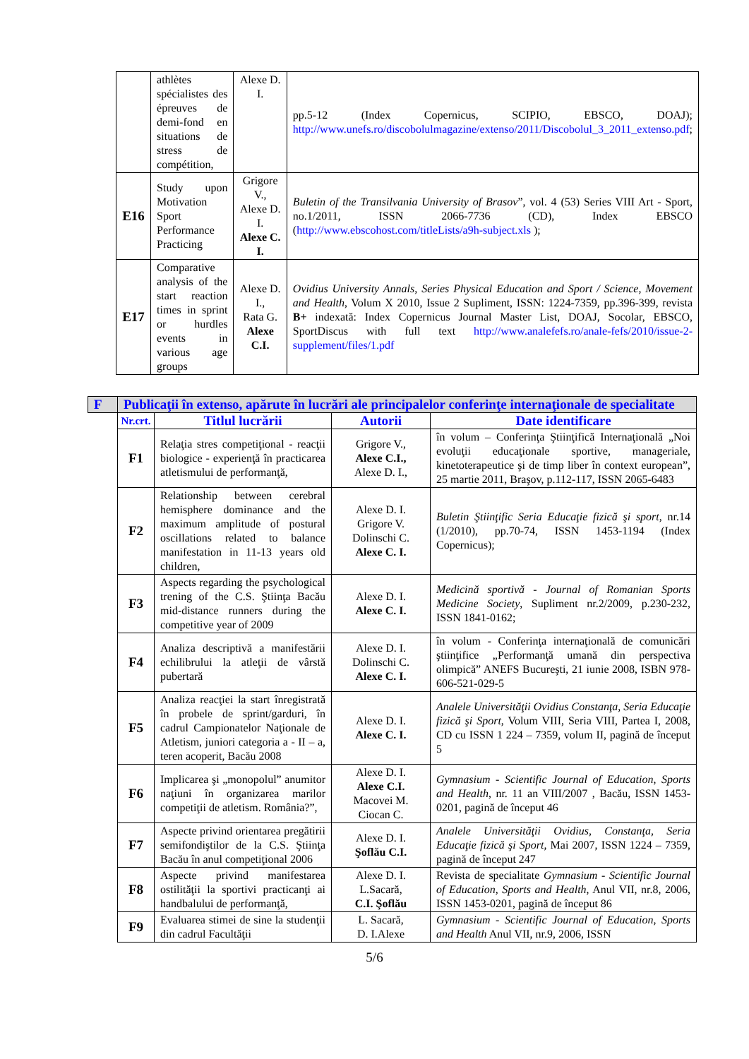| | athlètes spécialistes des épreuves de demi-fond en situations de stress de compétition, | Alexe D. I. | pp.5-12 (Index Copernicus, SCIPIO, EBSCO, DOAJ); http://www.unefs.ro/discobolulmagazine/extenso/2011/Discobolul_3_2011_extenso.pdf ; |
| E16 | Study upon Motivation Sport Performance Practicing | Grigore V., Alexe D. I. Alexe C. I. | Buletin of the Transilvania University of Brasov ”, vol. 4 (53) Series VIII Art - Sport, no.1/2011, ISSN 2066-7736 (CD), Index EBSCO ( http://www.ebscohost.com/titleLists/a9h-subject.xls ); |
| E17 | Comparative analysis of the start reaction times in sprint or hurdles events in various age groups | Alexe D. I., Rata G. Alexe C.I. | Ovidius University Annals, Series Physical Education and Sport / Science, Movement and Health , Volum X 2010, Issue 2 Supliment, ISSN: 1224-7359, pp.396-399, revista B+ indexată: Index Copernicus Journal Master List, DOAJ, Socolar, EBSCO, SportDiscus with full text http://www.analefefs.ro/anale-fefs/2010/issue-2-supplement/files/1.pdf |
| F | Publicaţii în extenso, apărute în lucrări ale principalelor conferinţe internaţionale de specialitate | | | |
| | Nr.crt. | Titlul lucrării | Autorii | Date identificare |
| | F1 | Relaţia stres competiţional - reacţii biologice - experienţă în practicarea atletismului de performanţă, | Grigore V., Alexe C.I., Alexe D. I., | în volum – Conferinţa Ştiinţifică Internaţională „Noi evoluţii educaţionale sportive, manageriale, kinetoterapeutice şi de timp liber în context european”, 25 martie 2011, Braşov, p.112-117, ISSN 2065-6483 |
| | F2 | Relationship between cerebral hemisphere dominance and the maximum amplitude of postural oscillations related to balance manifestation in 11-13 years old children, | Alexe D. I. Grigore V. Dolinschi C. Alexe C. I. | Buletin Ştiinţific Seria Educaţie fizică şi sport , nr.14 (1/2010), pp.70-74, ISSN 1453-1194 (Index Copernicus); |
| | F3 | Aspects regarding the psychological trening of the C.S. Ştiinţa Bacău mid-distance runners during the competitive year of 2009 | Alexe D. I. Alexe C. I. | Medicină sportivă - Journal of Romanian Sports Medicine Society , Supliment nr.2/2009, p.230-232, ISSN 1841-0162; |
| | F4 | Analiza descriptivă a manifestării echilibrului la atleţii de vârstă pubertară | Alexe D. I. Dolinschi C. Alexe C. I. | în volum - Conferinţa internaţională de comunicări ştiinţifice „Performanţă umană din perspectiva olimpică” ANEFS Bucureşti, 21 iunie 2008, ISBN 978-606-521-029-5 |
| | F5 | Analiza reacţiei la start înregistrată în probele de sprint/garduri, în cadrul Campionatelor Naţionale de Atletism, juniori categoria a - II – a, teren acoperit, Bacău 2008 | Alexe D. I. Alexe C. I. | Analele Universităţii Ovidius Constanţa, Seria Educaţie fizică şi Sport , Volum VIII, Seria VIII, Partea I, 2008, CD cu ISSN 1 224 – 7359, volum II, pagină de început 5 |
| | F6 | Implicarea şi „monopolul” anumitor naţiuni în organizarea marilor competiţii de atletism. România?”, | Alexe D. I. Alexe C.I. Macovei M. Ciocan C. | Gymnasium - Scientific Journal of Education, Sports and Health , nr. 11 an VIII/2007 , Bacău, ISSN 1453-0201, pagină de început 46 |
| | F7 | Aspecte privind orientarea pregătirii semifondiştilor de la C.S. Ştiinţa Bacău în anul competiţional 2006 | Alexe D. I. Şoflău C.I. | Analele Universităţii Ovidius, Constanţa, Seria Educaţie fizică şi Sport, Mai 2007, ISSN 1224 – 7359, pagină de început 247 |
| | F8 | Aspecte privind manifestarea ostilităţii la sportivi practicanţi ai handbalului de performanţă, | Alexe D. I. L.Sacară, C.I. Şoflău | Revista de specialitate Gymnasium - Scientific Journal of Education, Sports and Health , Anul VII, nr.8, 2006, ISSN 1453-0201, pagină de început 86 |
| | F9 | Evaluarea stimei de sine la studenţii din cadrul Facultăţii | L. Sacară, D. I.Alexe | Gymnasium - Scientific Journal of Education, Sports and Health Anul VII, nr.9, 2006, ISSN |
5/6